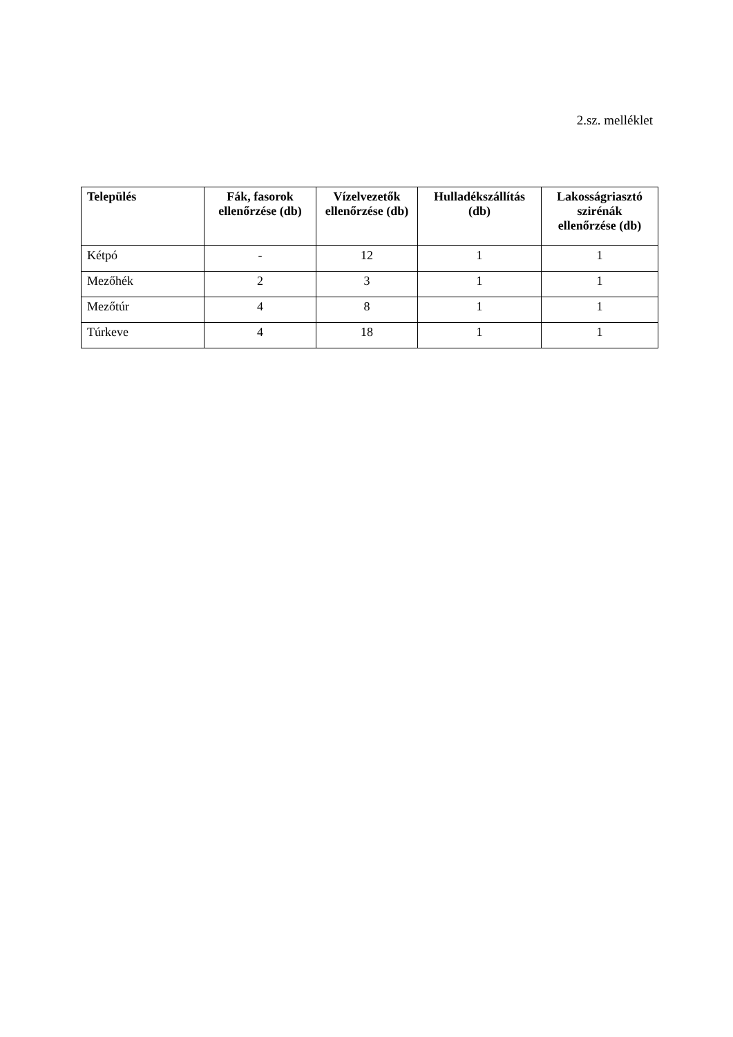2.sz. melléklet
| Település | Fák, fasorok ellenőrzése (db) | Vízelvezetők ellenőrzése (db) | Hulladékszállítás (db) | Lakosságriasztó szirénák ellenőrzése (db) |
| --- | --- | --- | --- | --- |
| Kétpó | - | 12 | 1 | 1 |
| Mezőhék | 2 | 3 | 1 | 1 |
| Mezőtúr | 4 | 8 | 1 | 1 |
| Túrkeve | 4 | 18 | 1 | 1 |